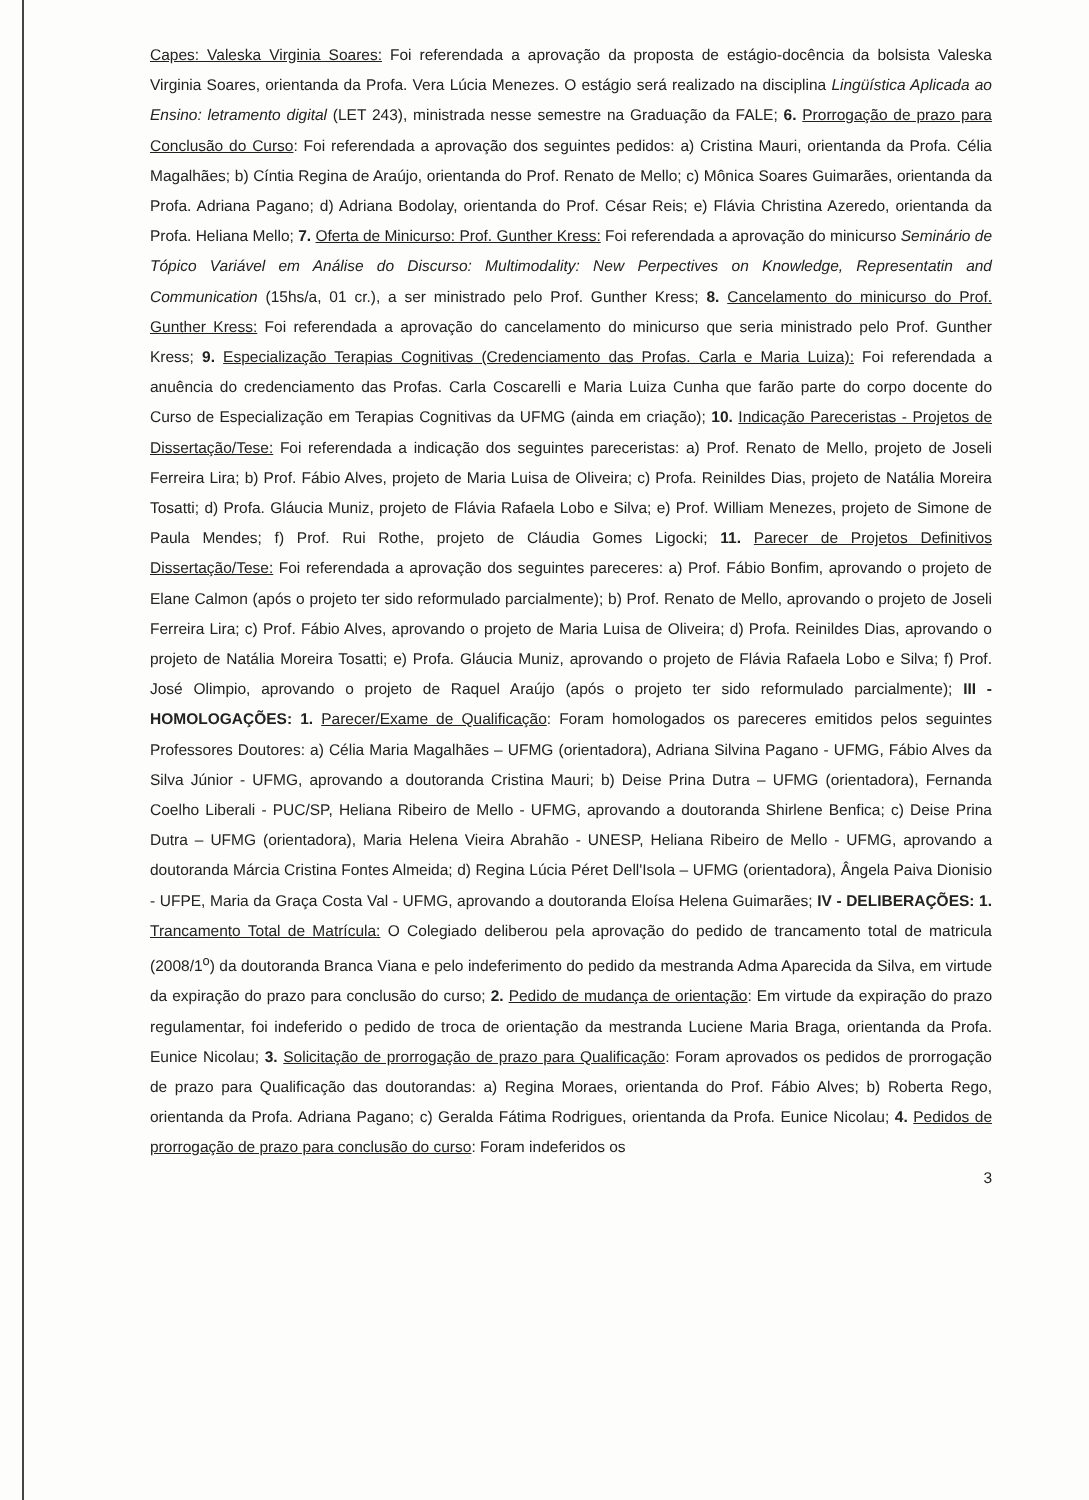Capes: Valeska Virginia Soares: Foi referendada a aprovação da proposta de estágio-docência da bolsista Valeska Virginia Soares, orientanda da Profa. Vera Lúcia Menezes. O estágio será realizado na disciplina Lingüística Aplicada ao Ensino: letramento digital (LET 243), ministrada nesse semestre na Graduação da FALE; 6. Prorrogação de prazo para Conclusão do Curso: Foi referendada a aprovação dos seguintes pedidos: a) Cristina Mauri, orientanda da Profa. Célia Magalhães; b) Cíntia Regina de Araújo, orientanda do Prof. Renato de Mello; c) Mônica Soares Guimarães, orientanda da Profa. Adriana Pagano; d) Adriana Bodolay, orientanda do Prof. César Reis; e) Flávia Christina Azeredo, orientanda da Profa. Heliana Mello; 7. Oferta de Minicurso: Prof. Gunther Kress: Foi referendada a aprovação do minicurso Seminário de Tópico Variável em Análise do Discurso: Multimodality: New Perpectives on Knowledge, Representatin and Communication (15hs/a, 01 cr.), a ser ministrado pelo Prof. Gunther Kress; 8. Cancelamento do minicurso do Prof. Gunther Kress: Foi referendada a aprovação do cancelamento do minicurso que seria ministrado pelo Prof. Gunther Kress; 9. Especialização Terapias Cognitivas (Credenciamento das Profas. Carla e Maria Luiza): Foi referendada a anuência do credenciamento das Profas. Carla Coscarelli e Maria Luiza Cunha que farão parte do corpo docente do Curso de Especialização em Terapias Cognitivas da UFMG (ainda em criação); 10. Indicação Pareceristas - Projetos de Dissertação/Tese: Foi referendada a indicação dos seguintes pareceristas: a) Prof. Renato de Mello, projeto de Joseli Ferreira Lira; b) Prof. Fábio Alves, projeto de Maria Luisa de Oliveira; c) Profa. Reinildes Dias, projeto de Natália Moreira Tosatti; d) Profa. Gláucia Muniz, projeto de Flávia Rafaela Lobo e Silva; e) Prof. William Menezes, projeto de Simone de Paula Mendes; f) Prof. Rui Rothe, projeto de Cláudia Gomes Ligocki; 11. Parecer de Projetos Definitivos Dissertação/Tese: Foi referendada a aprovação dos seguintes pareceres: a) Prof. Fábio Bonfim, aprovando o projeto de Elane Calmon (após o projeto ter sido reformulado parcialmente); b) Prof. Renato de Mello, aprovando o projeto de Joseli Ferreira Lira; c) Prof. Fábio Alves, aprovando o projeto de Maria Luisa de Oliveira; d) Profa. Reinildes Dias, aprovando o projeto de Natália Moreira Tosatti; e) Profa. Gláucia Muniz, aprovando o projeto de Flávia Rafaela Lobo e Silva; f) Prof. José Olimpio, aprovando o projeto de Raquel Araújo (após o projeto ter sido reformulado parcialmente); III - HOMOLOGAÇÕES: 1. Parecer/Exame de Qualificação: Foram homologados os pareceres emitidos pelos seguintes Professores Doutores: a) Célia Maria Magalhães – UFMG (orientadora), Adriana Silvina Pagano - UFMG, Fábio Alves da Silva Júnior - UFMG, aprovando a doutoranda Cristina Mauri; b) Deise Prina Dutra – UFMG (orientadora), Fernanda Coelho Liberali - PUC/SP, Heliana Ribeiro de Mello - UFMG, aprovando a doutoranda Shirlene Benfica; c) Deise Prina Dutra – UFMG (orientadora), Maria Helena Vieira Abrahão - UNESP, Heliana Ribeiro de Mello - UFMG, aprovando a doutoranda Márcia Cristina Fontes Almeida; d) Regina Lúcia Péret Dell'Isola – UFMG (orientadora), Ângela Paiva Dionisio - UFPE, Maria da Graça Costa Val - UFMG, aprovando a doutoranda Eloísa Helena Guimarães; IV - DELIBERAÇÕES: 1. Trancamento Total de Matrícula: O Colegiado deliberou pela aprovação do pedido de trancamento total de matricula (2008/1<sup>o</sup>) da doutoranda Branca Viana e pelo indeferimento do pedido da mestranda Adma Aparecida da Silva, em virtude da expiração do prazo para conclusão do curso; 2. Pedido de mudança de orientação: Em virtude da expiração do prazo regulamentar, foi indeferido o pedido de troca de orientação da mestranda Luciene Maria Braga, orientanda da Profa. Eunice Nicolau; 3. Solicitação de prorrogação de prazo para Qualificação: Foram aprovados os pedidos de prorrogação de prazo para Qualificação das doutorandas: a) Regina Moraes, orientanda do Prof. Fábio Alves; b) Roberta Rego, orientanda da Profa. Adriana Pagano; c) Geralda Fátima Rodrigues, orientanda da Profa. Eunice Nicolau; 4. Pedidos de prorrogação de prazo para conclusão do curso: Foram indeferidos os
3